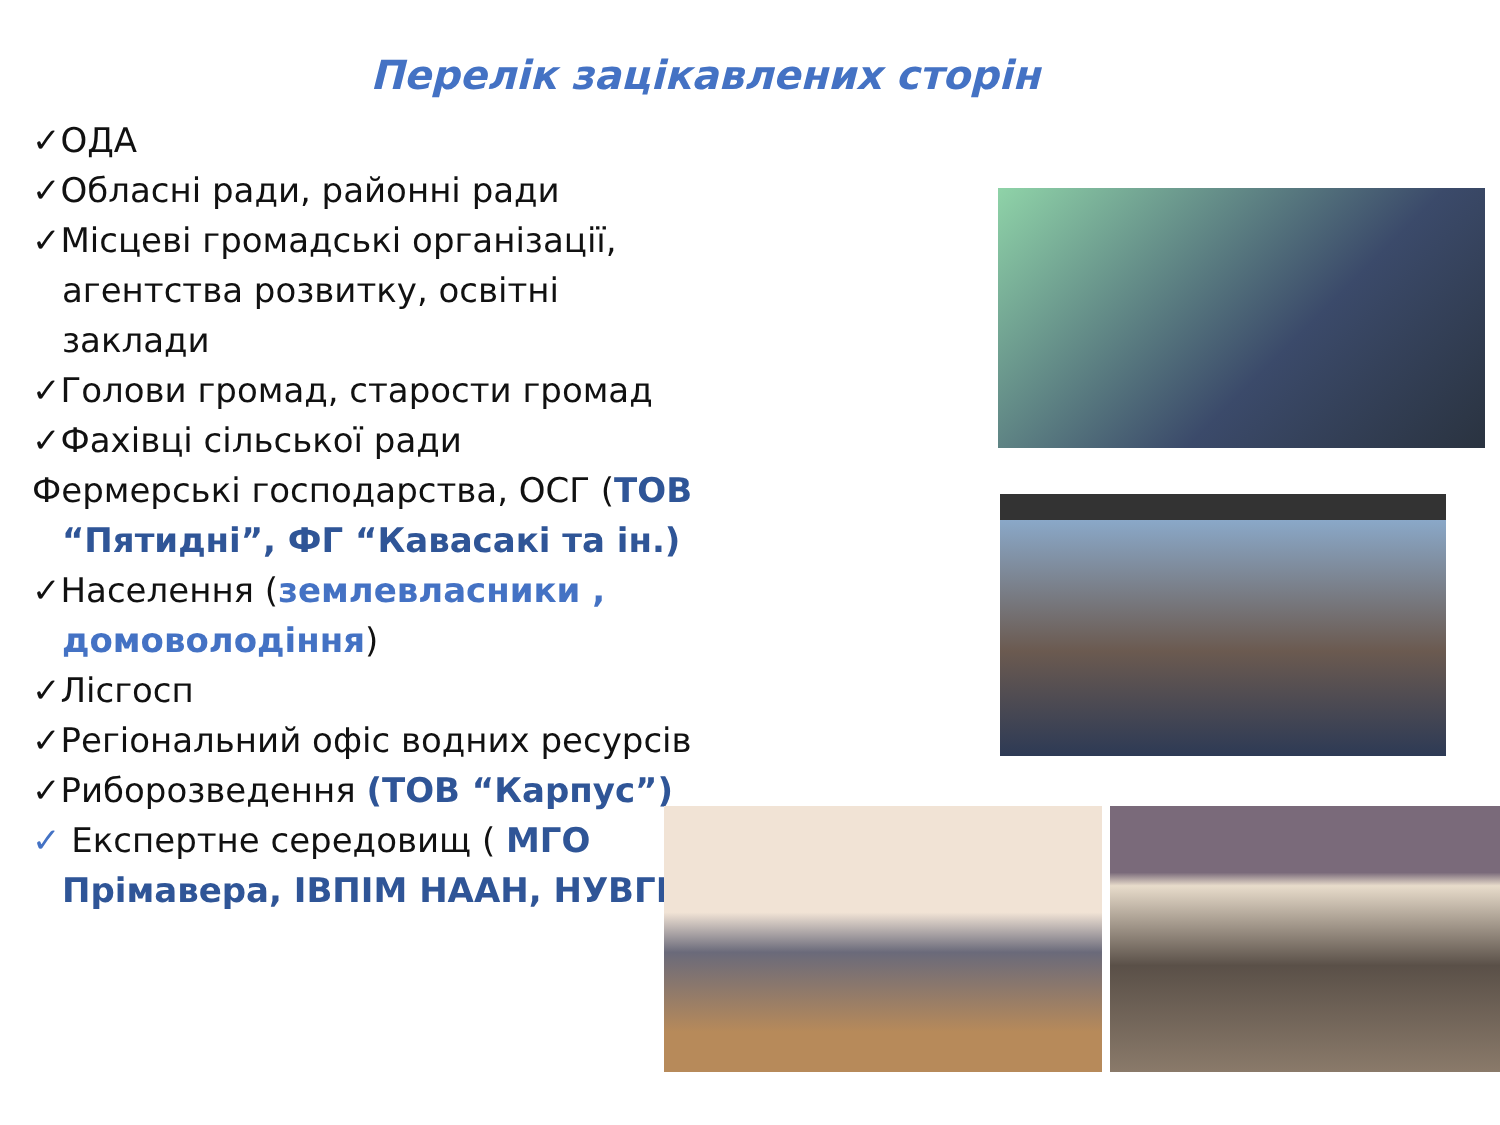Перелік зацікавлених сторін
✓ОДА
✓Обласні ради, районні ради
✓Місцеві громадські організації, агентства розвитку, освітні заклади
✓Голови громад, старости громад
✓Фахівці сільської ради
Фермерські господарства, ОСГ (ТОВ “Пятидні”, ФГ “Кавасакі та ін.)
✓Населення (землевласники , домоволодіння)
✓Лісгосп
✓Регіональний офіс водних ресурсів
✓Риборозведення (ТОВ “Карпус”)
✓ Експертне середовищ ( МГО Прімавера, ІВПІМ НААН, НУВГП)